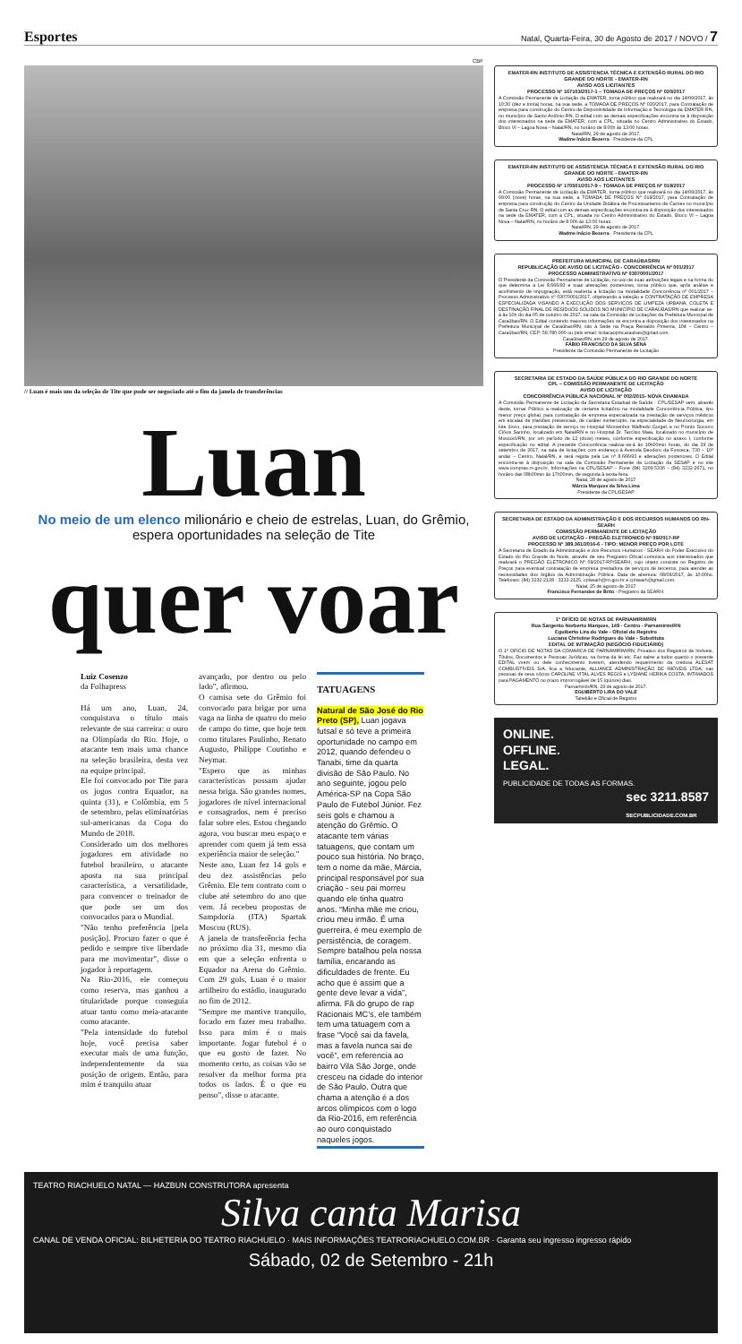Esportes Natal, Quarta-Feira, 30 de Agosto de 2017 / NOVO / 7
CBF
// Luan é mais um da seleção de Tite que pode ser negociado até o fim da janela de transferências
Luan
No meio de um elenco milionário e cheio de estrelas, Luan, do Grêmio, espera oportunidades na seleção de Tite
quer voar
Luiz Cosenzo
da Folhapress
Há um ano, Luan, 24, conquistava o título mais relevante de sua carreira: o ouro na Olimpíada do Rio. Hoje, o atacante tem mais uma chance na seleção brasileira, desta vez na equipe principal.
Ele foi convocado por Tite para os jogos contra Equador, na quinta (31), e Colômbia, em 5 de setembro, pelas eliminatórias sul-americanas da Copa do Mundo de 2018.
Considerado um dos melhores jogadores em atividade no futebol brasileiro, o atacante aposta na sua principal característica, a versatilidade, para convencer o treinador de que pode ser um dos convocados para o Mundial.
"Não tenho preferência [pela posição]. Procuro fazer o que é pedido e sempre tive liberdade para me movimentar", disse o jogador à reportagem.
Na Rio-2016, ele começou como reserva, mas ganhou a titularidade porque conseguia atuar tanto como meia-atacante como atacante.
"Pela intensidade do futebol hoje, você precisa saber executar mais de uma função, independentemente da sua posição de origem. Então, para mim é tranquilo atuar
avançado, por dentro ou pelo lado", afirmou.
O camisa sete do Grêmio foi convocado para brigar por uma vaga na linha de quatro do meio de campo do time, que hoje tem como titulares Paulinho, Renato Augusto, Philippe Coutinho e Neymar.
"Espero que as minhas características possam ajudar nessa briga. São grandes nomes, jogadores de nível internacional e consagrados, nem é preciso falar sobre eles. Estou chegando agora, vou buscar meu espaço e aprender com quem já tem essa experiência maior de seleção."
Neste ano, Luan fez 14 gols e deu dez assistências pelo Grêmio. Ele tem contrato com o clube até setembro do ano que vem. Já recebeu propostas de Sampdoria (ITA) Spartak Moscou (RUS).
A janela de transferência fecha no próximo dia 31, mesmo dia em que a seleção enfrenta o Equador na Arena do Grêmio. Com 29 gols, Luan é o maior artilheiro do estádio, inaugurado no fim de 2012.
"Sempre me mantive tranquilo, focado em fazer meu trabalho. Isso para mim é o mais importante. Jogar futebol é o que eu gosto de fazer. No momento certo, as coisas vão se resolver da melhor forma pra todos os lados. É o que eu penso", disse o atacante.
TATUAGENS
Natural de São José do Rio Preto (SP), Luan jogava futsal e só teve a primeira oportunidade no campo em 2012, quando defendeu o Tanabi, time da quarta divisão de São Paulo. No ano seguinte, jogou pelo América-SP na Copa São Paulo de Futebol Júnior. Fez seis gols e chamou a atenção do Grêmio. O atacante tem várias tatuagens, que contam um pouco sua história. No braço, tem o nome da mãe, Márcia, principal responsável por sua criação - seu pai morreu quando ele tinha quatro anos. “Minha mãe me criou, criou meu irmão. É uma guerreira, é meu exemplo de persistência, de coragem. Sempre batalhou pela nossa família, encarando as dificuldades de frente. Eu acho que é assim que a gente deve levar a vida”, afirma. Fã do grupo de rap Racionais MC’s, ele também tem uma tatuagem com a frase “Você sai da favela, mas a favela nunca sai de você”, em referencia ao bairro Vila São Jorge, onde cresceu na cidade do interior de São Paulo. Outra que chama a atenção é a dos arcos olímpicos com o logo da Rio-2016, em referência ao ouro conquistado naqueles jogos.
EMATER-RN INSTITUTO DE ASSISTENCIA TÉCNICA E EXTENSÃO RURAL DO RIO GRANDE DO NORTE - EMATER-RN
AVISO AOS LICITANTES
PROCESSO Nº 167103/2017-1 – TOMADA DE PREÇOS Nº 020/2017
A Comissão Permanente de Licitação da EMATER, torna público que realizará no dia 14/09/2017, às 10:30 (dez e trinta) horas, na sua sede, a TOMADA DE PREÇOS Nº 020/2017, para Contratação de empresa para construção do Centro de Disponibilidade de Informação e Tecnologia da EMATER-RN, no município de Santo Antônio-RN. O edital com as demais especificações encontra-se à disposição dos interessados na sede da EMATER, com a CPL, situada no Centro Administrativo do Estado, Bloco VI – Lagoa Nova – Natal/RN, no horário de 8:00h às 13:00 horas.
Natal/RN, 29 de agosto de 2017.
Wadme Inácio Bezerra - Presidente da CPL
EMATER-RN INSTITUTO DE ASSISTENCIA TÉCNICA E EXTENSÃO RURAL DO RIO GRANDE DO NORTE - EMATER-RN
AVISO AOS LICITANTES
PROCESSO Nº 170501/2017-9 – TOMADA DE PREÇOS Nº 019/2017
A Comissão Permanente de Licitação da EMATER, torna público que realizará no dia 14/09/2017, às 09:00 (nove) horas, na sua sede, a TOMADA DE PREÇOS Nº 019/2017, para Contratação de empresa para construção do Centro da Unidade Didática de Processamento de Carnes no município de Santa Cruz-RN. O edital com as demais especificações encontra-se à disposição dos interessados na sede da EMATER, com a CPL, situada no Centro Administrativo do Estado, Bloco VI – Lagoa Nova – Natal/RN, no horário de 8:00h às 13:00 horas.
Natal/RN, 29 de agosto de 2017.
Wadme Inácio Bezerra - Presidente da CPL
PREFEITURA MUNICIPAL DE CARAÚBAS/RN
REPUBLICAÇÃO DE AVISO DE LICITAÇÃO - CONCORRÊNCIA Nº 001/2017
PROCESSO ADMINISTRATIVO Nº 03070001/2017
O Presidente da Comissão Permanente de Licitação, no uso de suas atribuições legais e na forma do que determina a Lei 8.666/93 e suas alterações posteriores, torna público que, após análise e acolhimento de impugnação, está reaberta a licitação na modalidade Concorrência nº 001/2017 – Processo Administrativo nº 03070001/2017, objetivando a seleção e CONTRATAÇÃO DE EMPRESA ESPECIALIZADA VISANDO A EXECUÇÃO DOS SERVIÇOS DE LIMPEZA URBANA, COLETA E DESTINAÇÃO FINAL DE RESÍDUOS SOLIDOS NO MUNICÍPIO DE CARAÚBAS/RN que realizar-se-á às 10h do dia 05 de outubro de 2017, na sala da Comissão de Licitações da Prefeitura Municipal de Caraúbas/RN. O Edital contendo maiores informações se encontra a disposição dos interessados na Prefeitura Municipal de Caraúbas/RN, sito à Sede na Praça Reinaldo Pimenta, 104 – Centro – Caraúbas/RN, CEP: 59.780-000 ou pelo email: licitacaopmcaraubas@gmail.com.
Caraúbas/RN, em 29 de agosto de 2017.
FÁBIO FRANCISCO DA SILVA SENA
Presidente da Comissão Permanente de Licitação
SECRETARIA DE ESTADO DA SAÚDE PÚBLICA DO RIO GRANDE DO NORTE
CPL – COMISSÃO PERMANENTE DE LICITAÇÃO
AVISO DE LICITAÇÃO
CONCORRÊNCIA PÚBLICA NACIONAL Nº 002/2015- NOVA CHAMADA
A Comissão Permanente de Licitação da Secretaria Estadual de Saúde - CPL/SESAP vem, através deste, tornar Público a realização de certame licitatório na modalidade Concorrência Pública, tipo menor preço global, para contratação de empresa especializada na prestação de serviços médicos em escalas de plantões presenciais, de caráter ininterrupto, na especialidade de Neurocirurgia, em lote único, para prestação de serviço no Hospital Monsenhor Walfredo Gurgel, e no Pronto Socorro Clóvis Sarinho, localizado em Natal/RN e no Hospital Dr. Tarcísio Maia, localizado no município de Mossoró/RN, por um período de 12 (doze) meses, conforme especificação no anexo I, conforme especificação no edital. A presente Concorrência realizar-se-á às 10h00min horas, do dia 29 de setembro de 2017, na sala de licitações com endereço à Avenida Deodoro da Fonseca, 730 – 10º andar – Centro, Natal/RN, e será regida pela Lei nº 8.666/93 e alterações posteriores. O Edital encontra-se à disposição na sala da Comissão Permanente de Licitação da SESAP e no site www.compras.rn.gov.br. Informações na CPL/SESAP – Fone (84) 3209.5336 – (84) 3232-2671, no horário das 08h00min às 17h00min, de segunda à sexta-feira.
Natal, 28 de agosto de 2017
Márcia Marques da Silva Lima
Presidente da CPL/SESAP
SECRETARIA DE ESTADO DA ADMINISTRAÇÃO E DOS RECURSOS HUMANOS DO RN- SEARH
COMISSÃO PERMANENTE DE LICITAÇÃO
AVISO DE LICITAÇÃO - PREGÃO ELETRONICO Nº 09/2017-RP
PROCESSO Nº 389.361/2016-6 - TIPO: MENOR PREÇO POR LOTE
A Secretaria de Estado da Administração e dos Recursos Humanos - SEARH do Poder Executivo do Estado do Rio Grande do Norte, através de seu Pregoeiro Oficial comunica aos interessados que realizará o PREGÃO ELETRONICO Nº 09/2017-RP/SEARH, cujo objeto consiste no Registro de Preços para eventual contratação de empresa prestadora de serviços de terceiros, para atender as necessidades dos órgãos da Administração Pública. Data de abertura: 08/09/2017, às 10:00hs. Telefones: (84) 3232-2128 - 3232-2125, cplsearh@rn.gov.br e cplsearh@gmail.com.
Natal, 25 de agosto de 2017
Francisco Fernandes de Brito - Pregoeiro da SEARH.
1º OFÍCIO DE NOTAS DE PARNAMIRIM/RN
Rua Sargento Norberto Marques, 149 - Centro - Parnamirim/RN
Eguiberto Lira do Vale - Oficial do Registro
Luciana Christine Rodrigues do Vale - Substituta
EDITAL DE INTIMAÇÃO (NEGÓCIO FIDUCIÁRIO)
O 1º OFÍCIO DE NOTAS DA COMARCA DE PARNAMIRIM/RN, Privativo dos Registros de Imóveis, Títulos, Documentos e Pessoas Jurídicas, na forma da lei etc. Faz saber a todos quanto o presente EDITAL virem ou dele conhecimento tiverem, atendendo requerimento da credora ALESAT COMBUSTÍVEIS S/A, fica a fiduciante, ALLIANCE ADMINISTRAÇÃO DE IMÓVEIS LTDA, nas pessoas de seus sócios CAROLINE VITAL ALVES REGIS e LYDIANE HERIKA COSTA, INTIMADOS para PAGAMENTO no prazo improrrogável de 15 (quinze) dias.
Parnamirim/RN, 29 de agosto de 2017.
EGUIBERTO LIRA DO VALE
Tabelião e Oficial de Registro
ONLINE.
OFFLINE.
LEGAL.
PUBLICIDADE DE TODAS AS FORMAS. sec 3211.8587
SECPUBLICIDADE.COM.BR
TEATRO RIACHUELO NATAL — HAZBUN CONSTRUTORA apresenta
Silva canta Marisa
CANAL DE VENDA OFICIAL: BILHETERIA DO TEATRO RIACHUELO · MAIS INFORMAÇÕES TEATRORIACHUELO.COM.BR · Garanta seu ingresso ingresso rápido
Sábado, 02 de Setembro - 21h